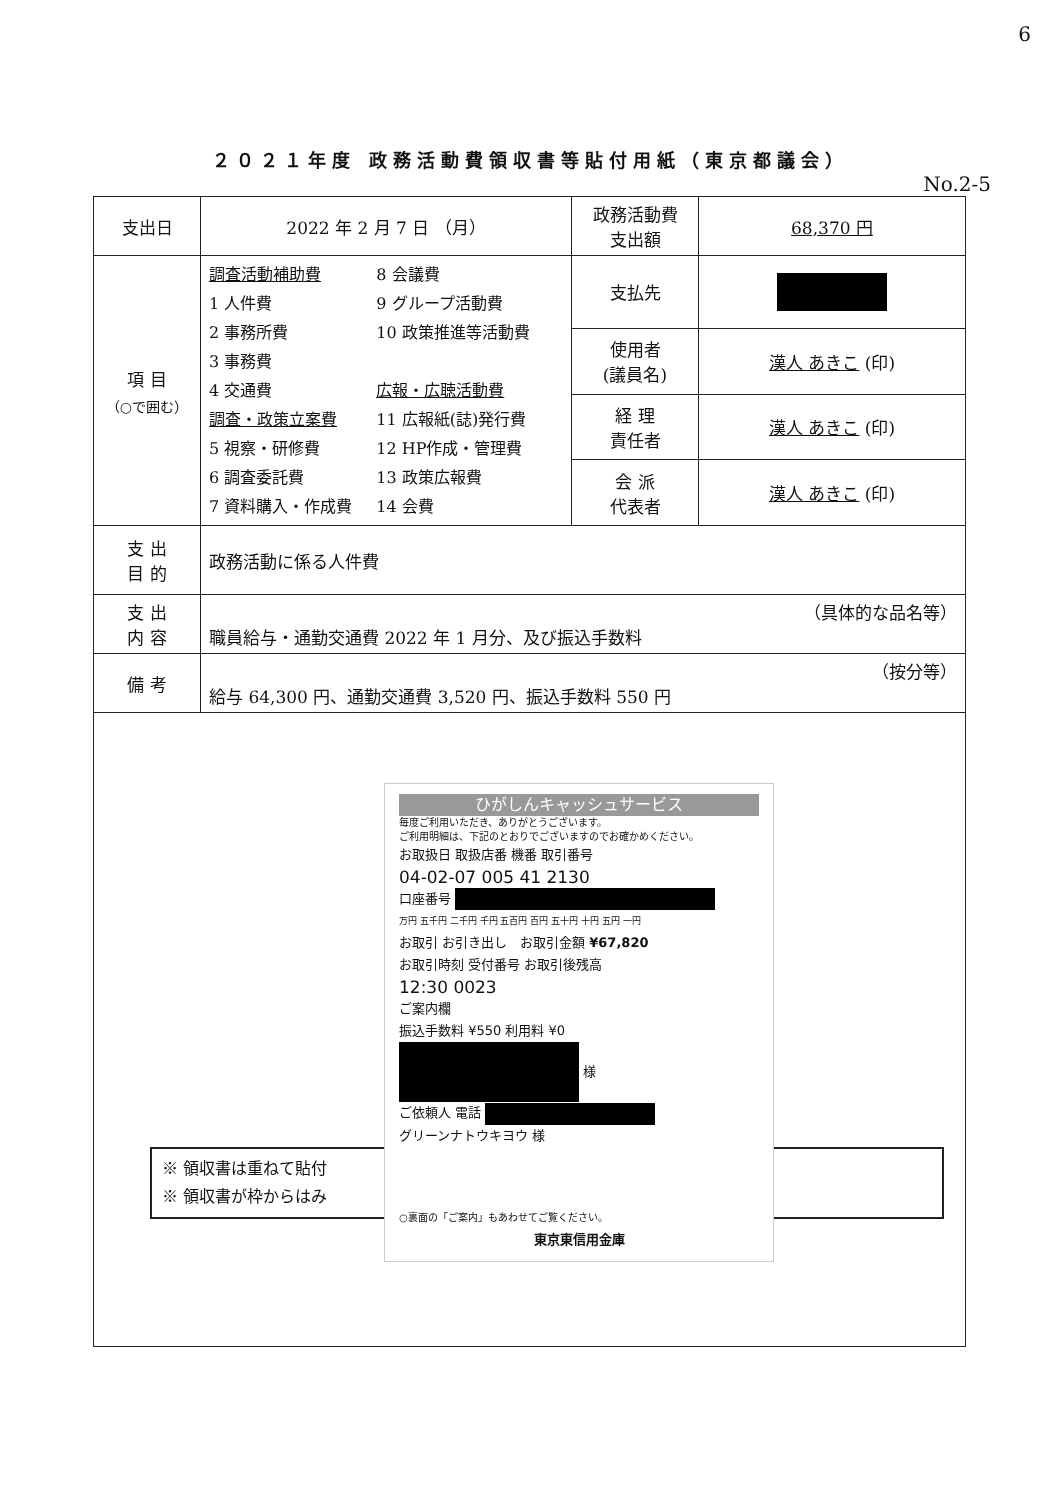6
２０２１年度 政務活動費領収書等貼付用紙（東京都議会）
No.2-5
| 支出日 | 2022 年 2 月 7 日 （月） | 政務活動費 支出額 | 68,370 円 |
| 項 目 （○で囲む） | 調査活動補助費 1 人件費 2 事務所費 3 事務費 4 交通費 調査・政策立案費 5 視察・研修費 6 調査委託費 7 資料購入・作成費 8 会議費 9 グループ活動費 10 政策推進等活動費 広報・広聴活動費 11 広報紙(誌)発行費 12 HP作成・管理費 13 政策広報費 14 会費 | 支払先 | |
| | | 使用者 (議員名) | 漢人 あきこ (印) |
| | | 経 理 責任者 | 漢人 あきこ (印) |
| | | 会 派 代表者 | 漢人 あきこ (印) |
| 支 出 目 的 | 政務活動に係る人件費 | | |
| 支 出 内 容 | （具体的な品名等） 職員給与・通勤交通費 2022 年 1 月分、及び振込手数料 | | |
| 備 考 | （按分等） 給与 64,300 円、通勤交通費 3,520 円、振込手数料 550 円 | | |
| ひがしんキャッシュサービス 毎度ご利用いただき、ありがとうございます。 ご利用明細は、下記のとおりでございますのでお確かめください。 お取扱日 取扱店番 機番 取引番号 04-02-07 005 41 2130 口座番号 万円 五千円 二千円 千円 五百円 百円 五十円 十円 五円 一円 お取引 お引き出し お取引金額 ¥67,820 お取引時刻 受付番号 お取引後残高 12:30 0023 ご案内欄 振込手数料 ¥550 利用料 ¥0 様 ご依頼人 電話 グリーンナトウキヨウ 様 ○裏面の「ご案内」もあわせてご覧ください。 東京東信用金庫 ※ 領収書は重ねて貼付 ※ 領収書が枠からはみ | | | |